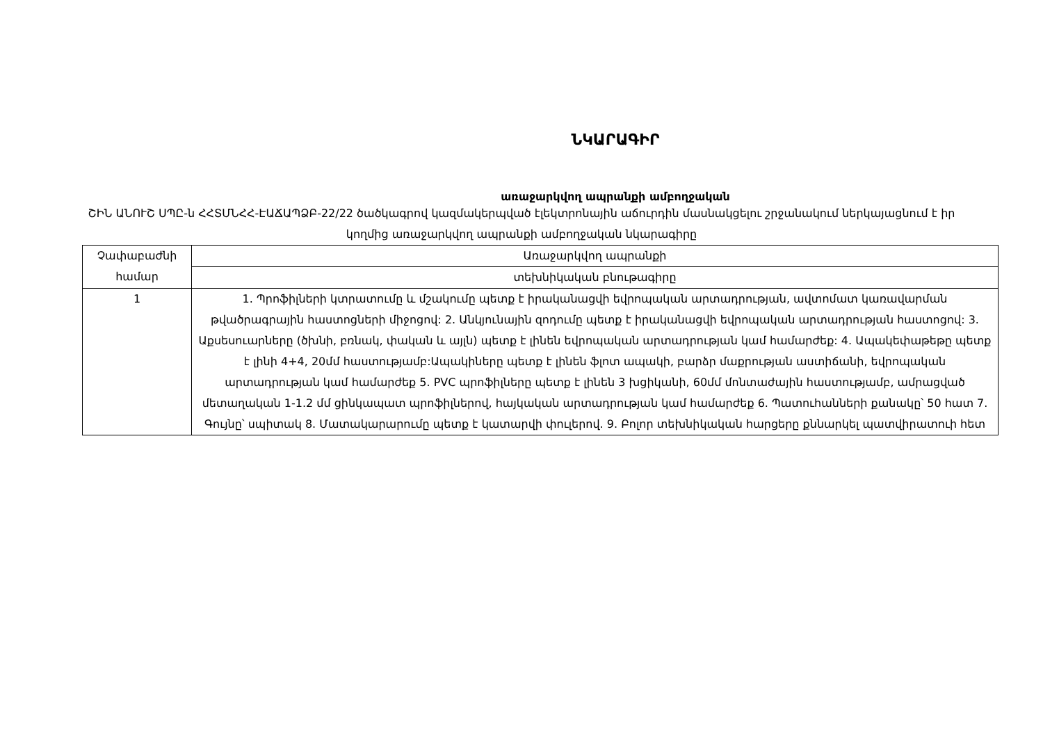ՆԿԱՐԱԳԻՐ
առաջարկվող ապրանքի ամբողջական
ՇԻՆ ԱՆՈՒՇ ՍՊԸ-ն ՀՀՏՄՆՀՀ-ԷԱՃԱՊՁԲ-22/22 ծածկագրով կազմակերպված էլեկտրոնային աճուրդին մասնակցելու շրջանակում ներկայացնում է իր կողմից առաջարկվող ապրանքի ամբողջական նկարագիրը
| Չափաբաժնի համար | Առաջարկվող ապրանքի |
| | տեխնիկական բնութագիրը |
| 1 | 1. Պրոֆիլների կտրատումը և մշակումը պետք է իրականացվի եվրոպական արտադրության, ավտոմատ կառավարման թվածրագրային հաստոցների միջոցով: 2. Անկյունային զոդումը պետք է իրականացվի եվրոպական արտադրության հաստոցով: 3. Աքսեսուարները (ծխնի, բռնակ, փական և այլն) պետք է լինեն եվրոպական արտադրության կամ համարժեք: 4. Ապակեփաթեթը պետք է լինի 4+4, 20մմ հաստությամբ:Ապակիները պետք է լինեն ֆլոտ ապակի, բարձր մաքրության աստիճանի, եվրոպական արտադրության կամ համարժեք 5. PVC պրոֆիլները պետք է լինեն 3 խցիկանի, 60մմ մոնտաժային հաստությամբ, ամրացված մետաղական 1-1.2 մմ ցինկապատ պրոֆիլներով, հայկական արտադրության կամ համարժեք 6. Պատուհանների քանակը՝ 50 հատ 7. Գույնը՝ սպիտակ 8. Մատակարարումը պետք է կատարվի փուլերով. 9. Բոլոր տեխնիկական հարցերը քննարկել պատվիրատուի հետ |